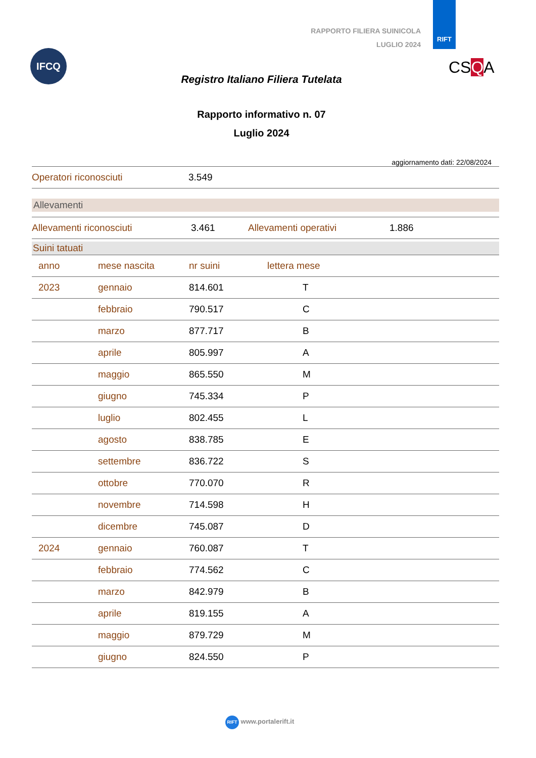RIFT
RAPPORTO FILIERA SUINICOLA
LUGLIO 2024
IFCQ
CSQA
Registro Italiano Filiera Tutelata
Rapporto informativo n. 07
Luglio 2024
aggiornamento dati: 22/08/2024
| Operatori riconosciuti | 3.549 |
Allevamenti
| Allevamenti riconosciuti | 3.461 | Allevamenti operativi | 1.886 |
Suini tatuati
| anno | mese nascita | nr suini | lettera mese |
| --- | --- | --- | --- |
| 2023 | gennaio | 814.601 | T |
| | febbraio | 790.517 | C |
| | marzo | 877.717 | B |
| | aprile | 805.997 | A |
| | maggio | 865.550 | M |
| | giugno | 745.334 | P |
| | luglio | 802.455 | L |
| | agosto | 838.785 | E |
| | settembre | 836.722 | S |
| | ottobre | 770.070 | R |
| | novembre | 714.598 | H |
| | dicembre | 745.087 | D |
| 2024 | gennaio | 760.087 | T |
| | febbraio | 774.562 | C |
| | marzo | 842.979 | B |
| | aprile | 819.155 | A |
| | maggio | 879.729 | M |
| | giugno | 824.550 | P |
RIFT www.portalerift.it